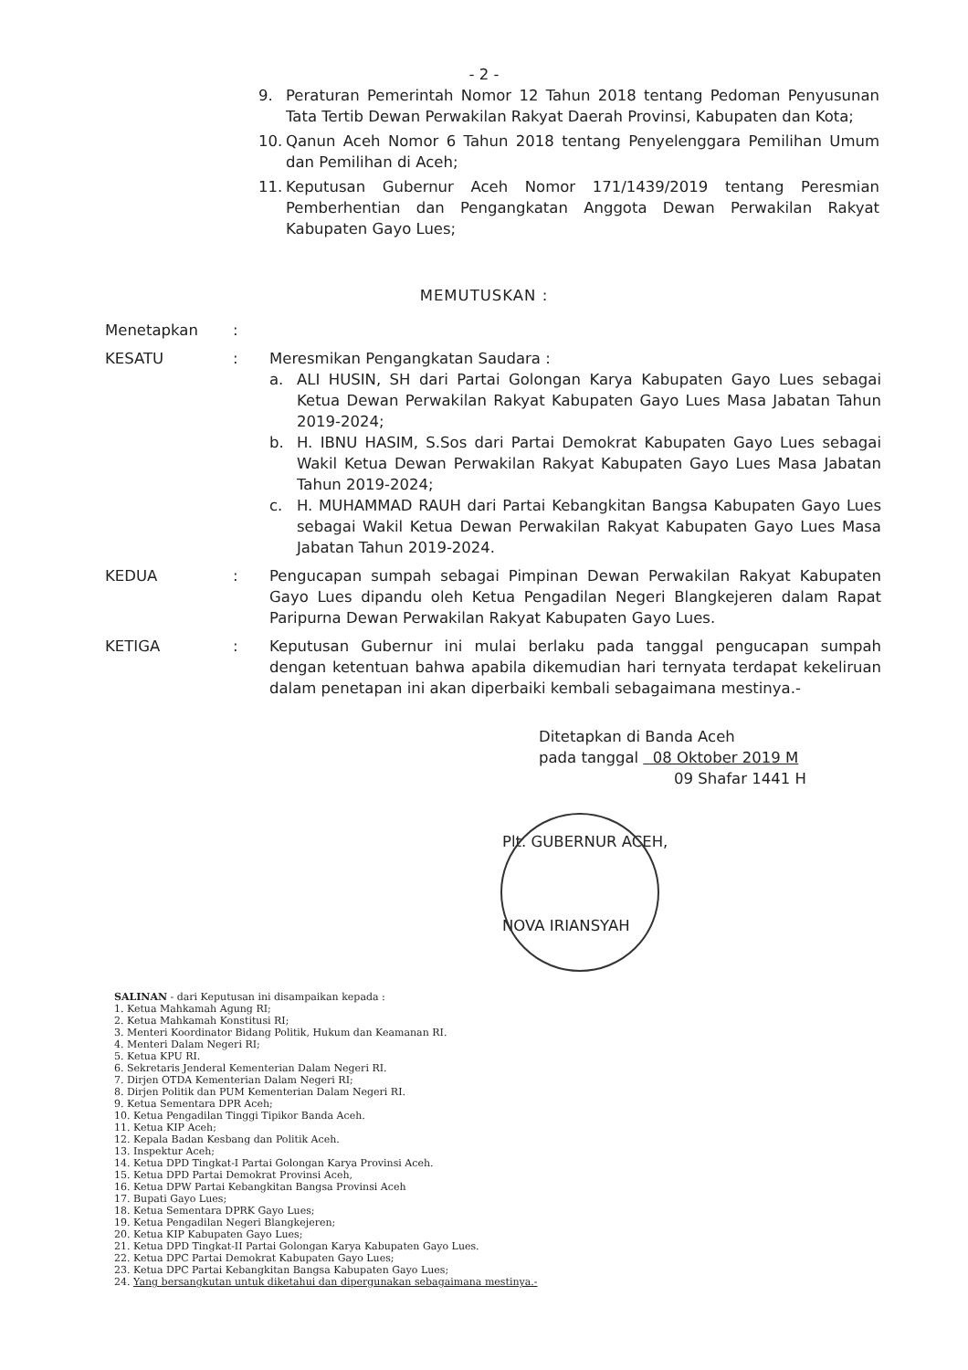- 2 -
9. Peraturan Pemerintah Nomor 12 Tahun 2018 tentang Pedoman Penyusunan Tata Tertib Dewan Perwakilan Rakyat Daerah Provinsi, Kabupaten dan Kota;
10. Qanun Aceh Nomor 6 Tahun 2018 tentang Penyelenggara Pemilihan Umum dan Pemilihan di Aceh;
11. Keputusan Gubernur Aceh Nomor 171/1439/2019 tentang Peresmian Pemberhentian dan Pengangkatan Anggota Dewan Perwakilan Rakyat Kabupaten Gayo Lues;
MEMUTUSKAN :
Menetapkan:
KESATU: Meresmikan Pengangkatan Saudara :
a. ALI HUSIN, SH dari Partai Golongan Karya Kabupaten Gayo Lues sebagai Ketua Dewan Perwakilan Rakyat Kabupaten Gayo Lues Masa Jabatan Tahun 2019-2024;
b. H. IBNU HASIM, S.Sos dari Partai Demokrat Kabupaten Gayo Lues sebagai Wakil Ketua Dewan Perwakilan Rakyat Kabupaten Gayo Lues Masa Jabatan Tahun 2019-2024;
c. H. MUHAMMAD RAUH dari Partai Kebangkitan Bangsa Kabupaten Gayo Lues sebagai Wakil Ketua Dewan Perwakilan Rakyat Kabupaten Gayo Lues Masa Jabatan Tahun 2019-2024.
KEDUA: Pengucapan sumpah sebagai Pimpinan Dewan Perwakilan Rakyat Kabupaten Gayo Lues dipandu oleh Ketua Pengadilan Negeri Blangkejeren dalam Rapat Paripurna Dewan Perwakilan Rakyat Kabupaten Gayo Lues.
KETIGA: Keputusan Gubernur ini mulai berlaku pada tanggal pengucapan sumpah dengan ketentuan bahwa apabila dikemudian hari ternyata terdapat kekeliruan dalam penetapan ini akan diperbaiki kembali sebagaimana mestinya.-
Ditetapkan di Banda Aceh
pada tanggal 08 Oktober 2019 M
09 Shafar 1441 H
Plt. GUBERNUR ACEH,
NOVA IRIANSYAH
SALINAN - dari Keputusan ini disampaikan kepada :
1. Ketua Mahkamah Agung RI;
2. Ketua Mahkamah Konstitusi RI;
3. Menteri Koordinator Bidang Politik, Hukum dan Keamanan RI.
4. Menteri Dalam Negeri RI;
5. Ketua KPU RI.
6. Sekretaris Jenderal Kementerian Dalam Negeri RI.
7. Dirjen OTDA Kementerian Dalam Negeri RI;
8. Dirjen Politik dan PUM Kementerian Dalam Negeri RI.
9. Ketua Sementara DPR Aceh;
10. Ketua Pengadilan Tinggi Tipikor Banda Aceh.
11. Ketua KIP Aceh;
12. Kepala Badan Kesbang dan Politik Aceh.
13. Inspektur Aceh;
14. Ketua DPD Tingkat-I Partai Golongan Karya Provinsi Aceh.
15. Ketua DPD Partai Demokrat Provinsi Aceh,
16. Ketua DPW Partai Kebangkitan Bangsa Provinsi Aceh
17. Bupati Gayo Lues;
18. Ketua Sementara DPRK Gayo Lues;
19. Ketua Pengadilan Negeri Blangkejeren;
20. Ketua KIP Kabupaten Gayo Lues;
21. Ketua DPD Tingkat-II Partai Golongan Karya Kabupaten Gayo Lues.
22. Ketua DPC Partai Demokrat Kabupaten Gayo Lues;
23. Ketua DPC Partai Kebangkitan Bangsa Kabupaten Gayo Lues;
24. Yang bersangkutan untuk diketahui dan dipergunakan sebagaimana mestinya.-